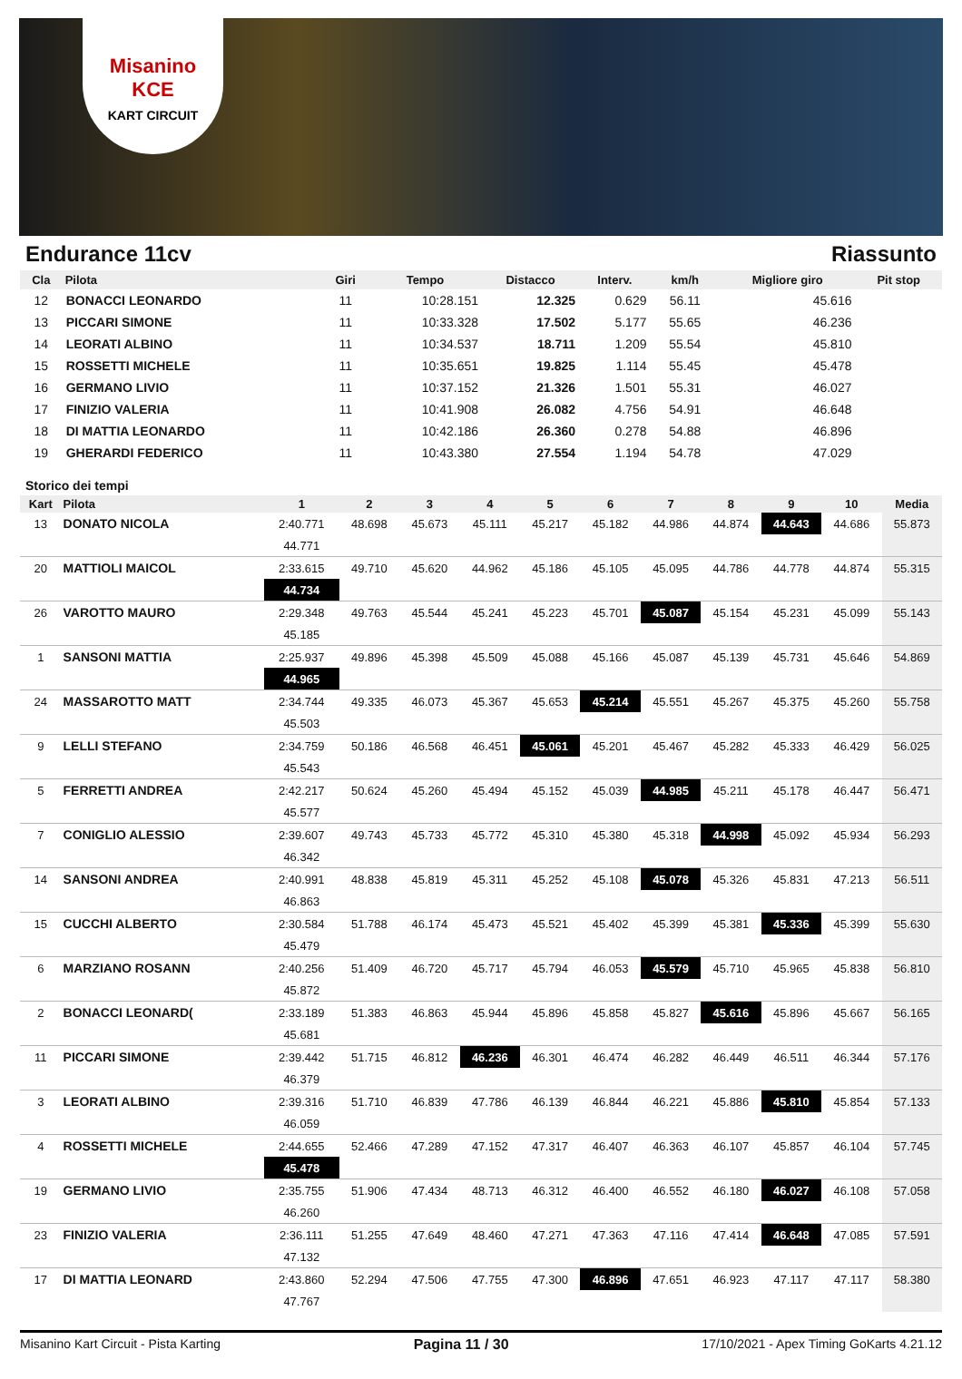Misanino
KCE
KART CIRCUIT
Endurance 11cv Riassunto
| Cla | Pilota | Giri | Tempo | Distacco | Interv. | km/h | Migliore giro | Pit stop |
| --- | --- | --- | --- | --- | --- | --- | --- | --- |
| 12 | BONACCI LEONARDO | 11 | 10:28.151 | 12.325 | 0.629 | 56.11 | 45.616 | |
| 13 | PICCARI SIMONE | 11 | 10:33.328 | 17.502 | 5.177 | 55.65 | 46.236 | |
| 14 | LEORATI ALBINO | 11 | 10:34.537 | 18.711 | 1.209 | 55.54 | 45.810 | |
| 15 | ROSSETTI MICHELE | 11 | 10:35.651 | 19.825 | 1.114 | 55.45 | 45.478 | |
| 16 | GERMANO LIVIO | 11 | 10:37.152 | 21.326 | 1.501 | 55.31 | 46.027 | |
| 17 | FINIZIO VALERIA | 11 | 10:41.908 | 26.082 | 4.756 | 54.91 | 46.648 | |
| 18 | DI MATTIA LEONARDO | 11 | 10:42.186 | 26.360 | 0.278 | 54.88 | 46.896 | |
| 19 | GHERARDI FEDERICO | 11 | 10:43.380 | 27.554 | 1.194 | 54.78 | 47.029 | |
Storico dei tempi
| Kart | Pilota | 1 | 2 | 3 | 4 | 5 | 6 | 7 | 8 | 9 | 10 | Media |
| --- | --- | --- | --- | --- | --- | --- | --- | --- | --- | --- | --- | --- |
| 13 | DONATO NICOLA | 2:40.771 | 48.698 | 45.673 | 45.111 | 45.217 | 45.182 | 44.986 | 44.874 | 44.643 | 44.686 | 55.873 |
| | | 44.771 | | | | | | | | | | |
| 20 | MATTIOLI MAICOL | 2:33.615 | 49.710 | 45.620 | 44.962 | 45.186 | 45.105 | 45.095 | 44.786 | 44.778 | 44.874 | 55.315 |
| | | 44.734 | | | | | | | | | | |
| 26 | VAROTTO MAURO | 2:29.348 | 49.763 | 45.544 | 45.241 | 45.223 | 45.701 | 45.087 | 45.154 | 45.231 | 45.099 | 55.143 |
| | | 45.185 | | | | | | | | | | |
| 1 | SANSONI MATTIA | 2:25.937 | 49.896 | 45.398 | 45.509 | 45.088 | 45.166 | 45.087 | 45.139 | 45.731 | 45.646 | 54.869 |
| | | 44.965 | | | | | | | | | | |
| 24 | MASSAROTTO MATT | 2:34.744 | 49.335 | 46.073 | 45.367 | 45.653 | 45.214 | 45.551 | 45.267 | 45.375 | 45.260 | 55.758 |
| | | 45.503 | | | | | | | | | | |
| 9 | LELLI STEFANO | 2:34.759 | 50.186 | 46.568 | 46.451 | 45.061 | 45.201 | 45.467 | 45.282 | 45.333 | 46.429 | 56.025 |
| | | 45.543 | | | | | | | | | | |
| 5 | FERRETTI ANDREA | 2:42.217 | 50.624 | 45.260 | 45.494 | 45.152 | 45.039 | 44.985 | 45.211 | 45.178 | 46.447 | 56.471 |
| | | 45.577 | | | | | | | | | | |
| 7 | CONIGLIO ALESSIO | 2:39.607 | 49.743 | 45.733 | 45.772 | 45.310 | 45.380 | 45.318 | 44.998 | 45.092 | 45.934 | 56.293 |
| | | 46.342 | | | | | | | | | | |
| 14 | SANSONI ANDREA | 2:40.991 | 48.838 | 45.819 | 45.311 | 45.252 | 45.108 | 45.078 | 45.326 | 45.831 | 47.213 | 56.511 |
| | | 46.863 | | | | | | | | | | |
| 15 | CUCCHI ALBERTO | 2:30.584 | 51.788 | 46.174 | 45.473 | 45.521 | 45.402 | 45.399 | 45.381 | 45.336 | 45.399 | 55.630 |
| | | 45.479 | | | | | | | | | | |
| 6 | MARZIANO ROSANN | 2:40.256 | 51.409 | 46.720 | 45.717 | 45.794 | 46.053 | 45.579 | 45.710 | 45.965 | 45.838 | 56.810 |
| | | 45.872 | | | | | | | | | | |
| 2 | BONACCI LEONARD( | 2:33.189 | 51.383 | 46.863 | 45.944 | 45.896 | 45.858 | 45.827 | 45.616 | 45.896 | 45.667 | 56.165 |
| | | 45.681 | | | | | | | | | | |
| 11 | PICCARI SIMONE | 2:39.442 | 51.715 | 46.812 | 46.236 | 46.301 | 46.474 | 46.282 | 46.449 | 46.511 | 46.344 | 57.176 |
| | | 46.379 | | | | | | | | | | |
| 3 | LEORATI ALBINO | 2:39.316 | 51.710 | 46.839 | 47.786 | 46.139 | 46.844 | 46.221 | 45.886 | 45.810 | 45.854 | 57.133 |
| | | 46.059 | | | | | | | | | | |
| 4 | ROSSETTI MICHELE | 2:44.655 | 52.466 | 47.289 | 47.152 | 47.317 | 46.407 | 46.363 | 46.107 | 45.857 | 46.104 | 57.745 |
| | | 45.478 | | | | | | | | | | |
| 19 | GERMANO LIVIO | 2:35.755 | 51.906 | 47.434 | 48.713 | 46.312 | 46.400 | 46.552 | 46.180 | 46.027 | 46.108 | 57.058 |
| | | 46.260 | | | | | | | | | | |
| 23 | FINIZIO VALERIA | 2:36.111 | 51.255 | 47.649 | 48.460 | 47.271 | 47.363 | 47.116 | 47.414 | 46.648 | 47.085 | 57.591 |
| | | 47.132 | | | | | | | | | | |
| 17 | DI MATTIA LEONARD | 2:43.860 | 52.294 | 47.506 | 47.755 | 47.300 | 46.896 | 47.651 | 46.923 | 47.117 | 47.117 | 58.380 |
| | | 47.767 | | | | | | | | | | |
Misanino Kart Circuit - Pista Karting Pagina 11 / 30 17/10/2021 - Apex Timing GoKarts 4.21.12